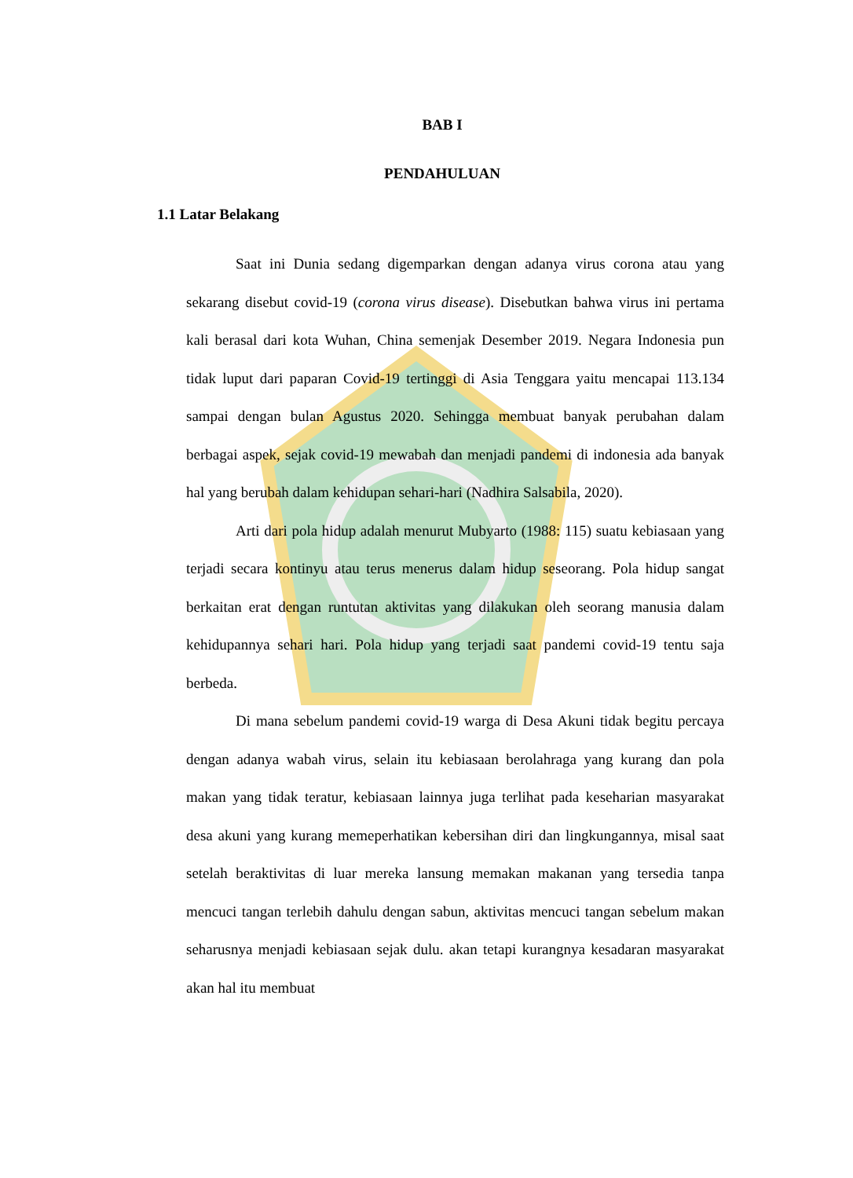BAB I
PENDAHULUAN
1.1 Latar Belakang
Saat ini Dunia sedang digemparkan dengan adanya virus corona atau yang sekarang disebut covid-19 (corona virus disease). Disebutkan bahwa virus ini pertama kali berasal dari kota Wuhan, China semenjak Desember 2019. Negara Indonesia pun tidak luput dari paparan Covid-19 tertinggi di Asia Tenggara yaitu mencapai 113.134 sampai dengan bulan Agustus 2020. Sehingga membuat banyak perubahan dalam berbagai aspek, sejak covid-19 mewabah dan menjadi pandemi di indonesia ada banyak hal yang berubah dalam kehidupan sehari-hari (Nadhira Salsabila, 2020).
Arti dari pola hidup adalah menurut Mubyarto (1988: 115) suatu kebiasaan yang terjadi secara kontinyu atau terus menerus dalam hidup seseorang. Pola hidup sangat berkaitan erat dengan runtutan aktivitas yang dilakukan oleh seorang manusia dalam kehidupannya sehari hari. Pola hidup yang terjadi saat pandemi covid-19 tentu saja berbeda.
Di mana sebelum pandemi covid-19 warga di Desa Akuni tidak begitu percaya dengan adanya wabah virus, selain itu kebiasaan berolahraga yang kurang dan pola makan yang tidak teratur, kebiasaan lainnya juga terlihat pada keseharian masyarakat desa akuni yang kurang memeperhatikan kebersihan diri dan lingkungannya, misal saat setelah beraktivitas di luar mereka lansung memakan makanan yang tersedia tanpa mencuci tangan terlebih dahulu dengan sabun, aktivitas mencuci tangan sebelum makan seharusnya menjadi kebiasaan sejak dulu. akan tetapi kurangnya kesadaran masyarakat akan hal itu membuat